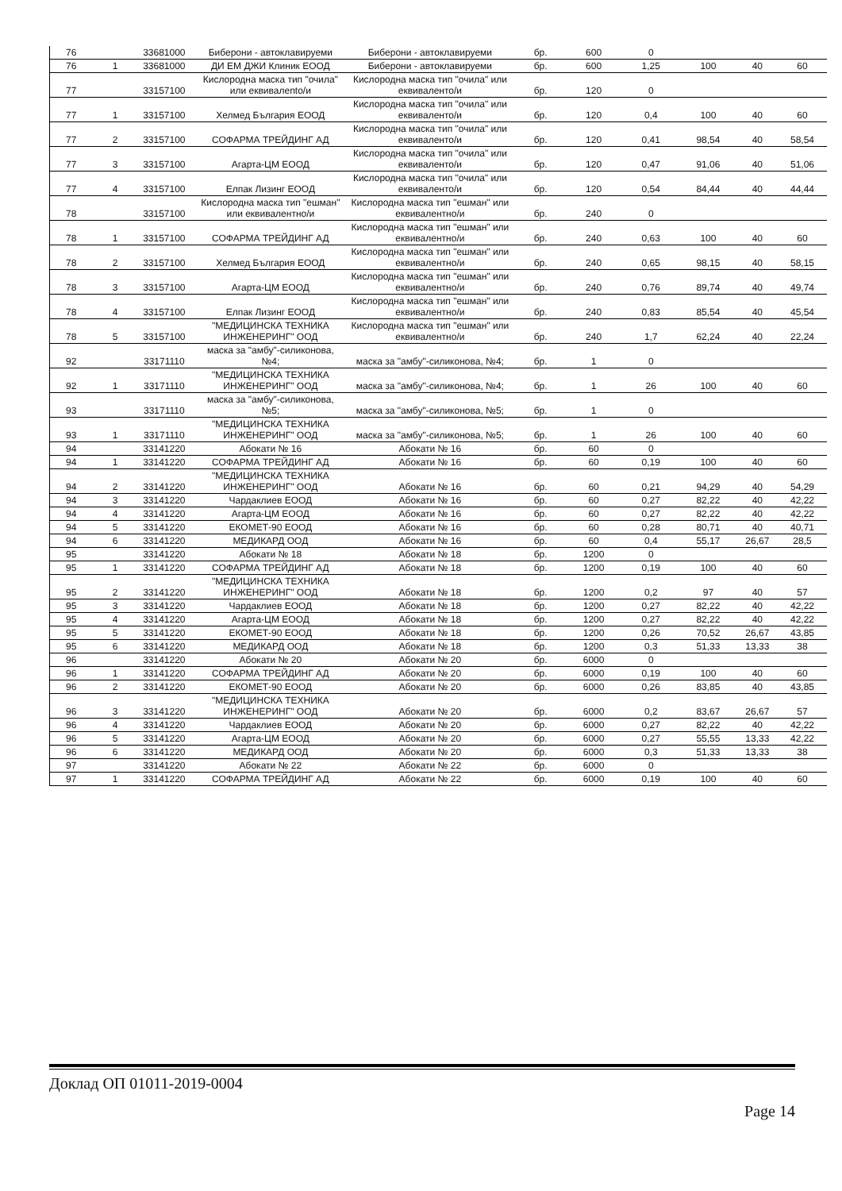| 76 | | 33681000 | Биберони - автоклавируеми | Биберони - автоклавируеми | бр. | 600 | 0 | | | |
| 76 | 1 | 33681000 | ДИ ЕМ ДЖИ Клиник ЕООД | Биберони - автоклавируеми | бр. | 600 | 1,25 | 100 | 40 | 60 |
| 77 | | 33157100 | Кислородна маска тип "очила" или еквивалento/и | Кислородна маска тип "очила" или еквиваленто/и | бр. | 120 | 0 | | | |
| 77 | 1 | 33157100 | Хелмед България ЕООД | Кислородна маска тип "очила" или еквиваленто/и | бр. | 120 | 0,4 | 100 | 40 | 60 |
| 77 | 2 | 33157100 | СОФАРМА ТРЕЙДИНГ АД | Кислородна маска тип "очила" или еквиваленто/и | бр. | 120 | 0,41 | 98,54 | 40 | 58,54 |
| 77 | 3 | 33157100 | Агарта-ЦМ ЕООД | Кислородна маска тип "очила" или еквиваленто/и | бр. | 120 | 0,47 | 91,06 | 40 | 51,06 |
| 77 | 4 | 33157100 | Елпак Лизинг ЕООД | Кислородна маска тип "очила" или еквиваленто/и | бр. | 120 | 0,54 | 84,44 | 40 | 44,44 |
| 78 | | 33157100 | Кислородна маска тип "ешман" или еквивалентно/и | Кислородна маска тип "ешман" или еквивалентно/и | бр. | 240 | 0 | | | |
| 78 | 1 | 33157100 | СОФАРМА ТРЕЙДИНГ АД | Кислородна маска тип "ешман" или еквивалентно/и | бр. | 240 | 0,63 | 100 | 40 | 60 |
| 78 | 2 | 33157100 | Хелмед България ЕООД | Кислородна маска тип "ешман" или еквивалентно/и | бр. | 240 | 0,65 | 98,15 | 40 | 58,15 |
| 78 | 3 | 33157100 | Агарта-ЦМ ЕООД | Кислородна маска тип "ешман" или еквивалентно/и | бр. | 240 | 0,76 | 89,74 | 40 | 49,74 |
| 78 | 4 | 33157100 | Елпак Лизинг ЕООД | Кислородна маска тип "ешман" или еквивалентно/и | бр. | 240 | 0,83 | 85,54 | 40 | 45,54 |
| 78 | 5 | 33157100 | "МЕДИЦИНСКА ТЕХНИКА ИНЖЕНЕРИНГ" ООД | Кислородна маска тип "ешман" или еквивалентно/и | бр. | 240 | 1,7 | 62,24 | 40 | 22,24 |
| 92 | | 33171110 | маска за "амбу"-силиконова, №4; | маска за "амбу"-силиконова, №4; | бр. | 1 | 0 | | | |
| 92 | 1 | 33171110 | "МЕДИЦИНСКА ТЕХНИКА ИНЖЕНЕРИНГ" ООД | маска за "амбу"-силиконова, №4; | бр. | 1 | 26 | 100 | 40 | 60 |
| 93 | | 33171110 | маска за "амбу"-силиконова, №5; | маска за "амбу"-силиконова, №5; | бр. | 1 | 0 | | | |
| 93 | 1 | 33171110 | "МЕДИЦИНСКА ТЕХНИКА ИНЖЕНЕРИНГ" ООД | маска за "амбу"-силиконова, №5; | бр. | 1 | 26 | 100 | 40 | 60 |
| 94 | | 33141220 | Абокати № 16 | Абокати № 16 | бр. | 60 | 0 | | | |
| 94 | 1 | 33141220 | СОФАРМА ТРЕЙДИНГ АД | Абокати № 16 | бр. | 60 | 0,19 | 100 | 40 | 60 |
| 94 | 2 | 33141220 | "МЕДИЦИНСКА ТЕХНИКА ИНЖЕНЕРИНГ" ООД | Абокати № 16 | бр. | 60 | 0,21 | 94,29 | 40 | 54,29 |
| 94 | 3 | 33141220 | Чардаклиев ЕООД | Абокати № 16 | бр. | 60 | 0,27 | 82,22 | 40 | 42,22 |
| 94 | 4 | 33141220 | Агарта-ЦМ ЕООД | Абокати № 16 | бр. | 60 | 0,27 | 82,22 | 40 | 42,22 |
| 94 | 5 | 33141220 | ЕКОМЕТ-90 ЕООД | Абокати № 16 | бр. | 60 | 0,28 | 80,71 | 40 | 40,71 |
| 94 | 6 | 33141220 | МЕДИКАРД ООД | Абокати № 16 | бр. | 60 | 0,4 | 55,17 | 26,67 | 28,5 |
| 95 | | 33141220 | Абокати № 18 | Абокати № 18 | бр. | 1200 | 0 | | | |
| 95 | 1 | 33141220 | СОФАРМА ТРЕЙДИНГ АД | Абокати № 18 | бр. | 1200 | 0,19 | 100 | 40 | 60 |
| 95 | 2 | 33141220 | "МЕДИЦИНСКА ТЕХНИКА ИНЖЕНЕРИНГ" ООД | Абокати № 18 | бр. | 1200 | 0,2 | 97 | 40 | 57 |
| 95 | 3 | 33141220 | Чардаклиев ЕООД | Абокати № 18 | бр. | 1200 | 0,27 | 82,22 | 40 | 42,22 |
| 95 | 4 | 33141220 | Агарта-ЦМ ЕООД | Абокати № 18 | бр. | 1200 | 0,27 | 82,22 | 40 | 42,22 |
| 95 | 5 | 33141220 | ЕКОМЕТ-90 ЕООД | Абокати № 18 | бр. | 1200 | 0,26 | 70,52 | 26,67 | 43,85 |
| 95 | 6 | 33141220 | МЕДИКАРД ООД | Абокати № 18 | бр. | 1200 | 0,3 | 51,33 | 13,33 | 38 |
| 96 | | 33141220 | Абокати № 20 | Абокати № 20 | бр. | 6000 | 0 | | | |
| 96 | 1 | 33141220 | СОФАРМА ТРЕЙДИНГ АД | Абокати № 20 | бр. | 6000 | 0,19 | 100 | 40 | 60 |
| 96 | 2 | 33141220 | ЕКОМЕТ-90 ЕООД | Абокати № 20 | бр. | 6000 | 0,26 | 83,85 | 40 | 43,85 |
| 96 | 3 | 33141220 | "МЕДИЦИНСКА ТЕХНИКА ИНЖЕНЕРИНГ" ООД | Абокати № 20 | бр. | 6000 | 0,2 | 83,67 | 26,67 | 57 |
| 96 | 4 | 33141220 | Чардаклиев ЕООД | Абокати № 20 | бр. | 6000 | 0,27 | 82,22 | 40 | 42,22 |
| 96 | 5 | 33141220 | Агарта-ЦМ ЕООД | Абокати № 20 | бр. | 6000 | 0,27 | 55,55 | 13,33 | 42,22 |
| 96 | 6 | 33141220 | МЕДИКАРД ООД | Абокати № 20 | бр. | 6000 | 0,3 | 51,33 | 13,33 | 38 |
| 97 | | 33141220 | Абокати № 22 | Абокати № 22 | бр. | 6000 | 0 | | | |
| 97 | 1 | 33141220 | СОФАРМА ТРЕЙДИНГ АД | Абокати № 22 | бр. | 6000 | 0,19 | 100 | 40 | 60 |
Доклад ОП 01011-2019-0004
Page 14